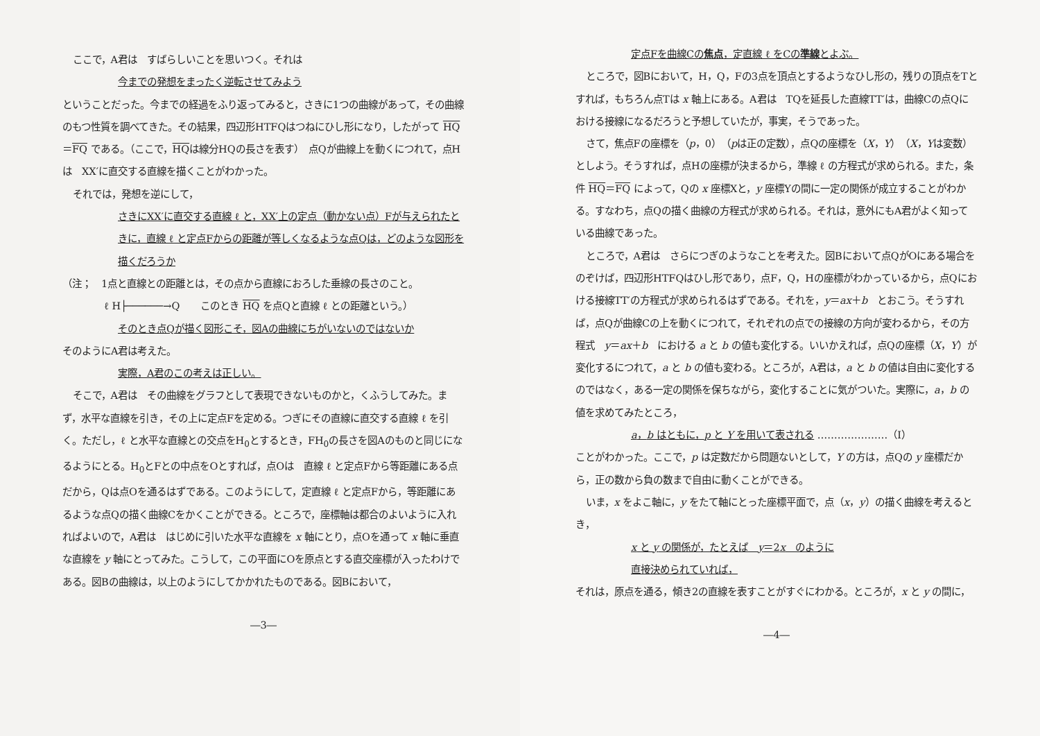ここで，A君は　すばらしいことを思いつく。それは
今までの発想をまったく逆転させてみよう
ということだった。今までの経過をふり返ってみると，さきに1つの曲線があって，その曲線のもつ性質を調べてきた。その結果，四辺形HTFQはつねにひし形になり，したがって HQ＝FQ である。（ここで，HQは線分HQの長さを表す）　点Qが曲線上を動くにつれて，点Hは　XX′に直交する直線を描くことがわかった。
それでは，発想を逆にして，
さきにXX′に直交する直線 ℓ と，XX′上の定点（動かない点）Fが与えられたときに，直線 ℓ と定点Fからの距離が等しくなるような点Qは，どのような図形を描くだろうか
（注；　1点と直線との距離とは，その点から直線におろした垂線の長さのこと。
ℓ H├──────→Q このとき HQ を点Qと直線 ℓ との距離という。）
そのとき点Qが描く図形こそ，図Aの曲線にちがいないのではないか
そのようにA君は考えた。
実際，A君のこの考えは正しい。
そこで，A君は　その曲線をグラフとして表現できないものかと，くふうしてみた。まず，水平な直線を引き，その上に定点Fを定める。つぎにその直線に直交する直線 ℓ を引く。ただし，ℓ と水平な直線との交点をH<sub>0</sub>とするとき，FH<sub>0</sub>の長さを図Aのものと同じになるようにとる。H<sub>0</sub>とFとの中点をOとすれば，点Oは　直線 ℓ と定点Fから等距離にある点だから，Qは点Oを通るはずである。このようにして，定直線 ℓ と定点Fから，等距離にあるような点Qの描く曲線Cをかくことができる。ところで，座標軸は都合のよいように入れればよいので，A君は　はじめに引いた水平な直線を x 軸にとり，点Oを通って x 軸に垂直な直線を y 軸にとってみた。こうして，この平面にOを原点とする直交座標が入ったわけである。図Bの曲線は，以上のようにしてかかれたものである。図Bにおいて，
―3―
定点Fを曲線Cの焦点，定直線 ℓ をCの準線とよぶ。
ところで，図Bにおいて，H，Q，Fの3点を頂点とするようなひし形の，残りの頂点をTとすれば，もちろん点Tは x 軸上にある。A君は　TQを延長した直線TT′は，曲線Cの点Qにおける接線になるだろうと予想していたが，事実，そうであった。
さて，焦点Fの座標を（p，0）（pは正の定数），点Qの座標を（X，Y）（X，Yは変数）としよう。そうすれば，点Hの座標が決まるから，準線 ℓ の方程式が求められる。また，条件 HQ＝FQ によって，Qの x 座標Xと，y 座標Yの間に一定の関係が成立することがわかる。すなわち，点Qの描く曲線の方程式が求められる。それは，意外にもA君がよく知っている曲線であった。
ところで，A君は　さらにつぎのようなことを考えた。図Bにおいて点QがOにある場合をのぞけば，四辺形HTFQはひし形であり，点F，Q，Hの座標がわかっているから，点Qにおける接線TT′の方程式が求められるはずである。それを，y＝ax＋b　とおこう。そうすれば，点Qが曲線Cの上を動くにつれて，それぞれの点での接線の方向が変わるから，その方程式　y＝ax＋b　における a と b の値も変化する。いいかえれば，点Qの座標（X，Y）が変化するにつれて，a と b の値も変わる。ところが，A君は，a と b の値は自由に変化するのではなく，ある一定の関係を保ちながら，変化することに気がついた。実際に，a，b の値を求めてみたところ，
a，b はともに，p と Y を用いて表される …………………（Ⅰ）
ことがわかった。ここで，p は定数だから問題ないとして，Y の方は，点Qの y 座標だから，正の数から負の数まで自由に動くことができる。
いま，x をよこ軸に，y をたて軸にとった座標平面で，点（x，y）の描く曲線を考えるとき，
x と y の関係が，たとえば　y＝2x　のように
直接決められていれば，
それは，原点を通る，傾き2の直線を表すことがすぐにわかる。ところが，x と y の間に，
―4―